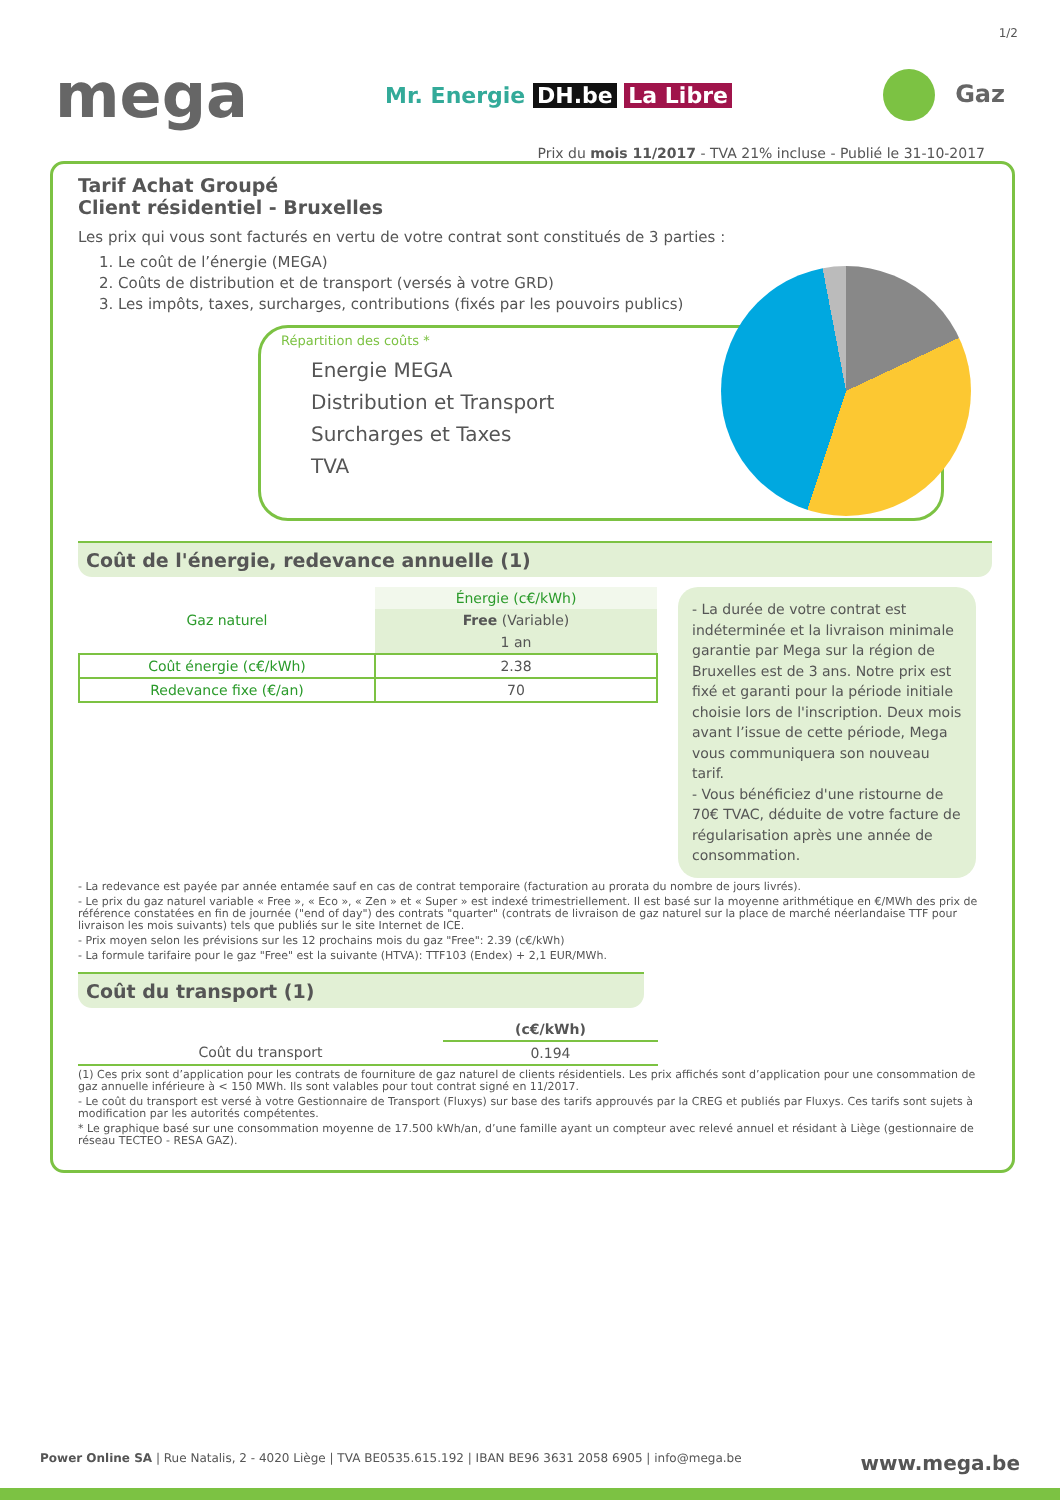1/2
mega
Mr. Energie DH.be La Libre Gaz
Prix du mois 11/2017 - TVA 21% incluse - Publié le 31-10-2017
Tarif Achat Groupé
Client résidentiel - Bruxelles
Les prix qui vous sont facturés en vertu de votre contrat sont constitués de 3 parties :
1. Le coût de l’énergie (MEGA)
2. Coûts de distribution et de transport (versés à votre GRD)
3. Les impôts, taxes, surcharges, contributions (fixés par les pouvoirs publics)
Répartition des coûts *
Energie MEGA
Distribution et Transport
Surcharges et Taxes
TVA
Coût de l'énergie, redevance annuelle (1)
| Gaz naturel | Énergie (c€/kWh) |
| --- | --- |
| | Free (Variable) |
| | 1 an |
| Coût énergie (c€/kWh) | 2.38 |
| Redevance fixe (€/an) | 70 |
- La durée de votre contrat est indéterminée et la livraison minimale garantie par Mega sur la région de Bruxelles est de 3 ans. Notre prix est fixé et garanti pour la période initiale choisie lors de l'inscription. Deux mois avant l’issue de cette période, Mega vous communiquera son nouveau tarif.
- Vous bénéficiez d'une ristourne de 70€ TVAC, déduite de votre facture de régularisation après une année de consommation.
- La redevance est payée par année entamée sauf en cas de contrat temporaire (facturation au prorata du nombre de jours livrés).
- Le prix du gaz naturel variable « Free », « Eco », « Zen » et « Super » est indexé trimestriellement. Il est basé sur la moyenne arithmétique en €/MWh des prix de référence constatées en fin de journée ("end of day") des contrats "quarter" (contrats de livraison de gaz naturel sur la place de marché néerlandaise TTF pour livraison les mois suivants) tels que publiés sur le site Internet de ICE.
- Prix moyen selon les prévisions sur les 12 prochains mois du gaz "Free": 2.39 (c€/kWh)
- La formule tarifaire pour le gaz "Free" est la suivante (HTVA): TTF103 (Endex) + 2,1 EUR/MWh.
Coût du transport (1)
| | (c€/kWh) |
| --- | --- |
| Coût du transport | 0.194 |
(1) Ces prix sont d’application pour les contrats de fourniture de gaz naturel de clients résidentiels. Les prix affichés sont d’application pour une consommation de gaz annuelle inférieure à < 150 MWh. Ils sont valables pour tout contrat signé en 11/2017.
- Le coût du transport est versé à votre Gestionnaire de Transport (Fluxys) sur base des tarifs approuvés par la CREG et publiés par Fluxys. Ces tarifs sont sujets à modification par les autorités compétentes.
* Le graphique basé sur une consommation moyenne de 17.500 kWh/an, d’une famille ayant un compteur avec relevé annuel et résidant à Liège (gestionnaire de réseau TECTEO - RESA GAZ).
Power Online SA | Rue Natalis, 2 - 4020 Liège | TVA BE0535.615.192 | IBAN BE96 3631 2058 6905 | info@mega.be www.mega.be